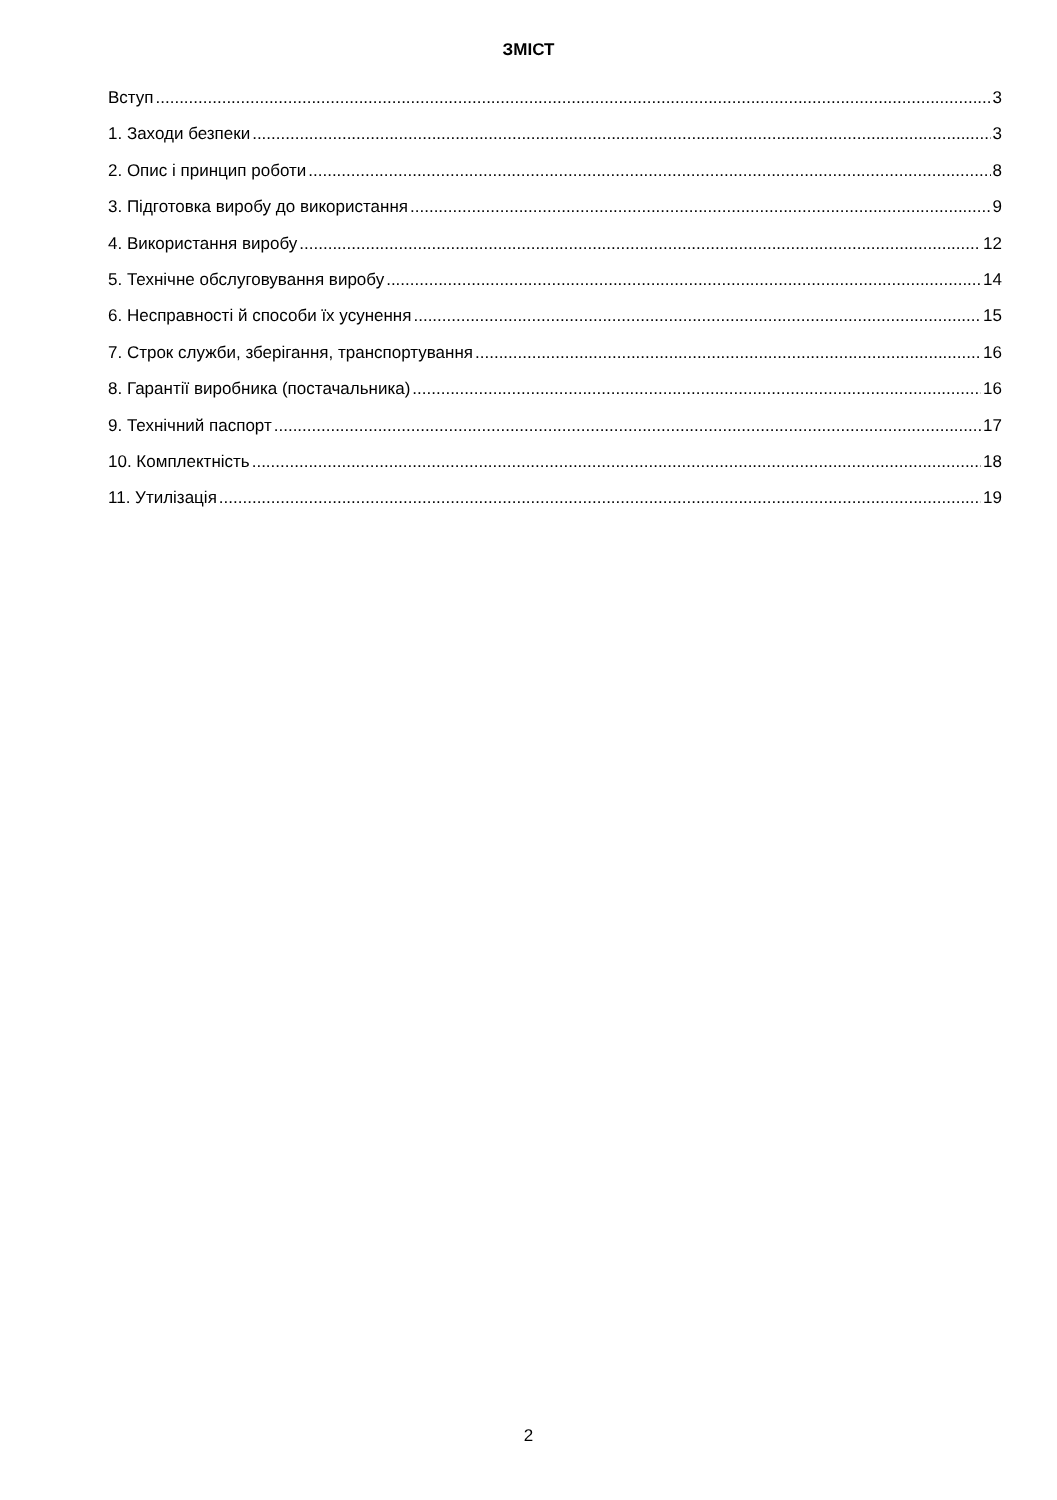ЗМІСТ
Вступ 3
1. Заходи безпеки 3
2. Опис і принцип роботи 8
3. Підготовка виробу до використання 9
4. Використання виробу 12
5. Технічне обслуговування виробу 14
6. Несправності й способи їх усунення 15
7. Строк служби, зберігання, транспортування 16
8. Гарантії виробника (постачальника) 16
9. Технічний паспорт 17
10. Комплектність 18
11. Утилізація 19
2